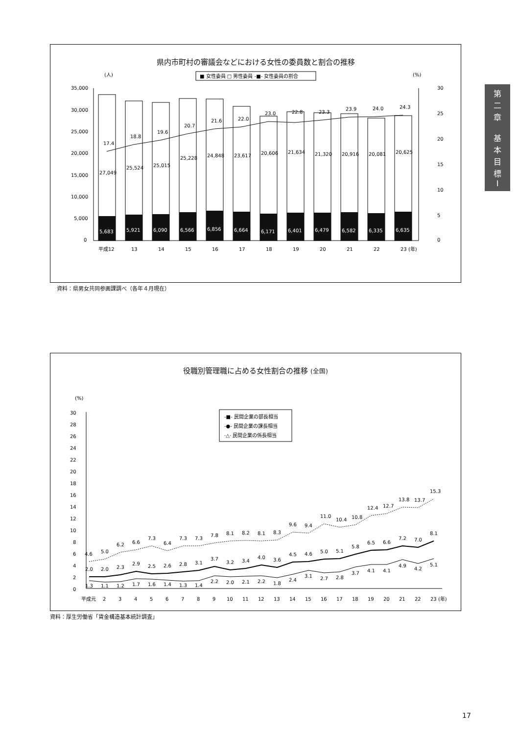県内市町村の審議会などにおける女性の委員数と割合の推移
(人)
(%)
■ 女性委員 □ 男性委員 -■- 女性委員の割合
35,000
30,000
25,000
20,000
15,000
10,000
5,000
0
30
25
20
15
10
5
0
5,683
5,921
6,090
6,566
6,856
6,664
6,171
6,401
6,479
6,582
6,335
6,635
27,049
25,524
25,015
25,228
24,848
23,617
20,606
21,634
21,320
20,916
20,081
20,625
17.4
18.8
19.6
20.7
21.6
22.0
23.0
22.8
23.3
23.9
24.0
24.3
平成12
13
14
15
16
17
18
19
20
21
22
23 (年)
資料：県男女共同参画課調べ（各年４月現在）
役職別管理職に占める女性割合の推移 (全国)
(%)
-■- 民間企業の部長相当
-●- 民間企業の課長相当
·△· 民間企業の係長相当
30
28
26
24
22
20
18
16
14
12
10
8
6
4
2
0
4.6
5.0
6.2
6.6
7.3
6.4
7.3
7.3
7.8
8.1
8.2
8.1
8.3
9.6
9.4
11.0
10.4
10.8
12.4
12.7
13.8
13.7
15.3
2.0
2.0
2.3
2.9
2.5
2.6
2.8
3.1
3.7
3.2
3.4
4.0
3.6
4.5
4.6
5.0
5.1
5.8
6.5
6.6
7.2
7.0
8.1
1.3
1.1
1.2
1.7
1.6
1.4
1.3
1.4
2.2
2.0
2.1
2.2
1.8
2.4
3.1
2.7
2.8
3.7
4.1
4.1
4.9
4.2
5.1
平成元
2
3
4
5
6
7
8
9
10
11
12
13
14
15
16
17
18
19
20
21
22
23 (年)
資料：厚生労働省「賃金構造基本統計調査」
第
二
章
基
本
目
標
Ⅰ
17